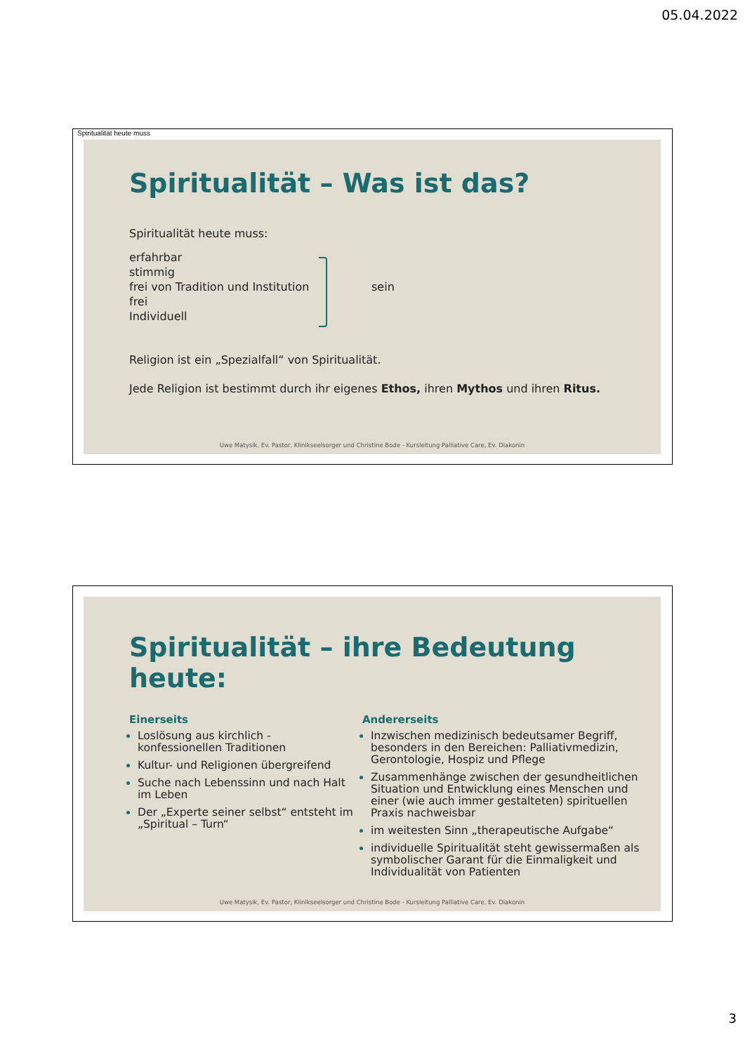05.04.2022
Spiritualität heute muss
Spiritualität – Was ist das?
Spiritualität heute muss:
erfahrbar
stimmig
frei von Tradition und Institution
frei
Individuell
sein
Religion ist ein „Spezialfall“ von Spiritualität.
Jede Religion ist bestimmt durch ihr eigenes Ethos, ihren Mythos und ihren Ritus.
Uwe Matysik, Ev. Pastor, Klinikseelsorger und Christine Bode - Kursleitung Palliative Care, Ev. Diakonin
Spiritualität – ihre Bedeutung heute:
Einerseits
Loslösung aus kirchlich - konfessionellen Traditionen
Kultur- und Religionen übergreifend
Suche nach Lebenssinn und nach Halt im Leben
Der „Experte seiner selbst“ entsteht im „Spiritual – Turn“
Andererseits
Inzwischen medizinisch bedeutsamer Begriff, besonders in den Bereichen: Palliativmedizin, Gerontologie, Hospiz und Pflege
Zusammenhänge zwischen der gesundheitlichen Situation und Entwicklung eines Menschen und einer (wie auch immer gestalteten) spirituellen Praxis nachweisbar
im weitesten Sinn „therapeutische Aufgabe“
individuelle Spiritualität steht gewissermaßen als symbolischer Garant für die Einmaligkeit und Individualität von Patienten
Uwe Matysik, Ev. Pastor, Klinikseelsorger und Christine Bode - Kursleitung Palliative Care, Ev. Diakonin
3